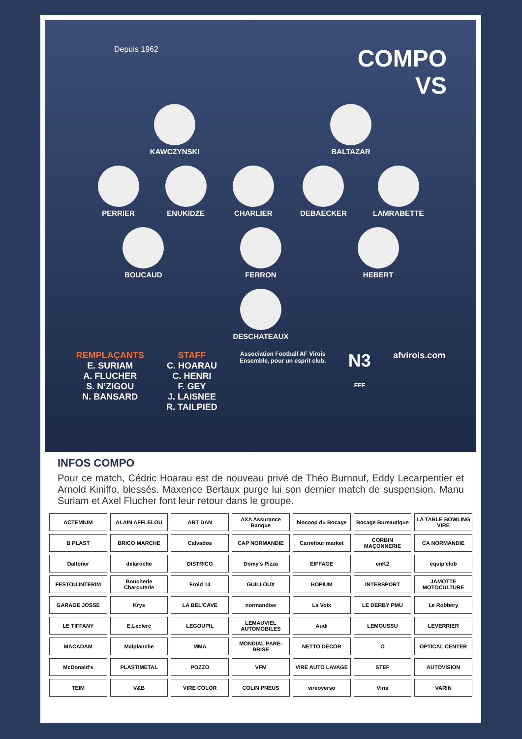Depuis 1962
COMPO
VS
KAWCZYNSKI BALTAZAR
PERRIER ENUKIDZE CHARLIER DEBAECKER LAMRABETTE
BOUCAUD FERRON HEBERT
DESCHATEAUX
REMPLAÇANTS
E. SURIAM
A. FLUCHER
S. N’ZIGOU
N. BANSARD
STAFF
C. HOARAU
C. HENRI
F. GEY
J. LAISNEE
R. TAILPIED
Association Football AF Virois
Ensemble, pour un esprit club.
N3
FFF
afvirois.com
INFOS COMPO
Pour ce match, Cédric Hoarau est de nouveau privé de Théo Burnouf, Eddy Lecarpentier et Arnold Kiniffo, blessés. Maxence Bertaux purge lui son dernier match de suspension. Manu Suriam et Axel Flucher font leur retour dans le groupe.
ACTEMIUM
ALAIN AFFLELOU
ART DAN
AXA Assurance Banque
biocoop du Bocage
Bocage Bureautique
LA TABLE BOWLING VIRE
B PLAST
BRICO MARCHE
Calvados
CAP NORMANDIE
Carrefour market
CORBIN MAÇONNERIE
CA NORMANDIE
Daltoner
delaroche
DISTRICO
Domy's Pizza
EIFFAGE
enK2
equip'club
FESTOU INTERIM
Boucherie Charcuterie
Froid 14
GUILLOUX
HOPIUM
INTERSPORT
JAMOTTE MOTOCULTURE
GARAGE JOSSE
Krys
LA BEL'CAVE
normandise
La Voix
LE DERBY PMU
Le Robbery
LE TIFFANY
E.Leclerc
LEGOUPIL
LEMAUVIEL AUTOMOBILES
Audi
LEMOUSSU
LEVERRIER
MACADAM
Malplanche
MMA
MONDIAL PARE-BRISE
NETTO DECOR
O
OPTICAL CENTER
McDonald's
PLASTIMETAL
POZZO
VFM
VIRE AUTO LAVAGE
STEF
AUTOVISION
TEIM
V&B
VIRE COLOR
COLIN PNEUS
viréoverso
Viria
VARIN